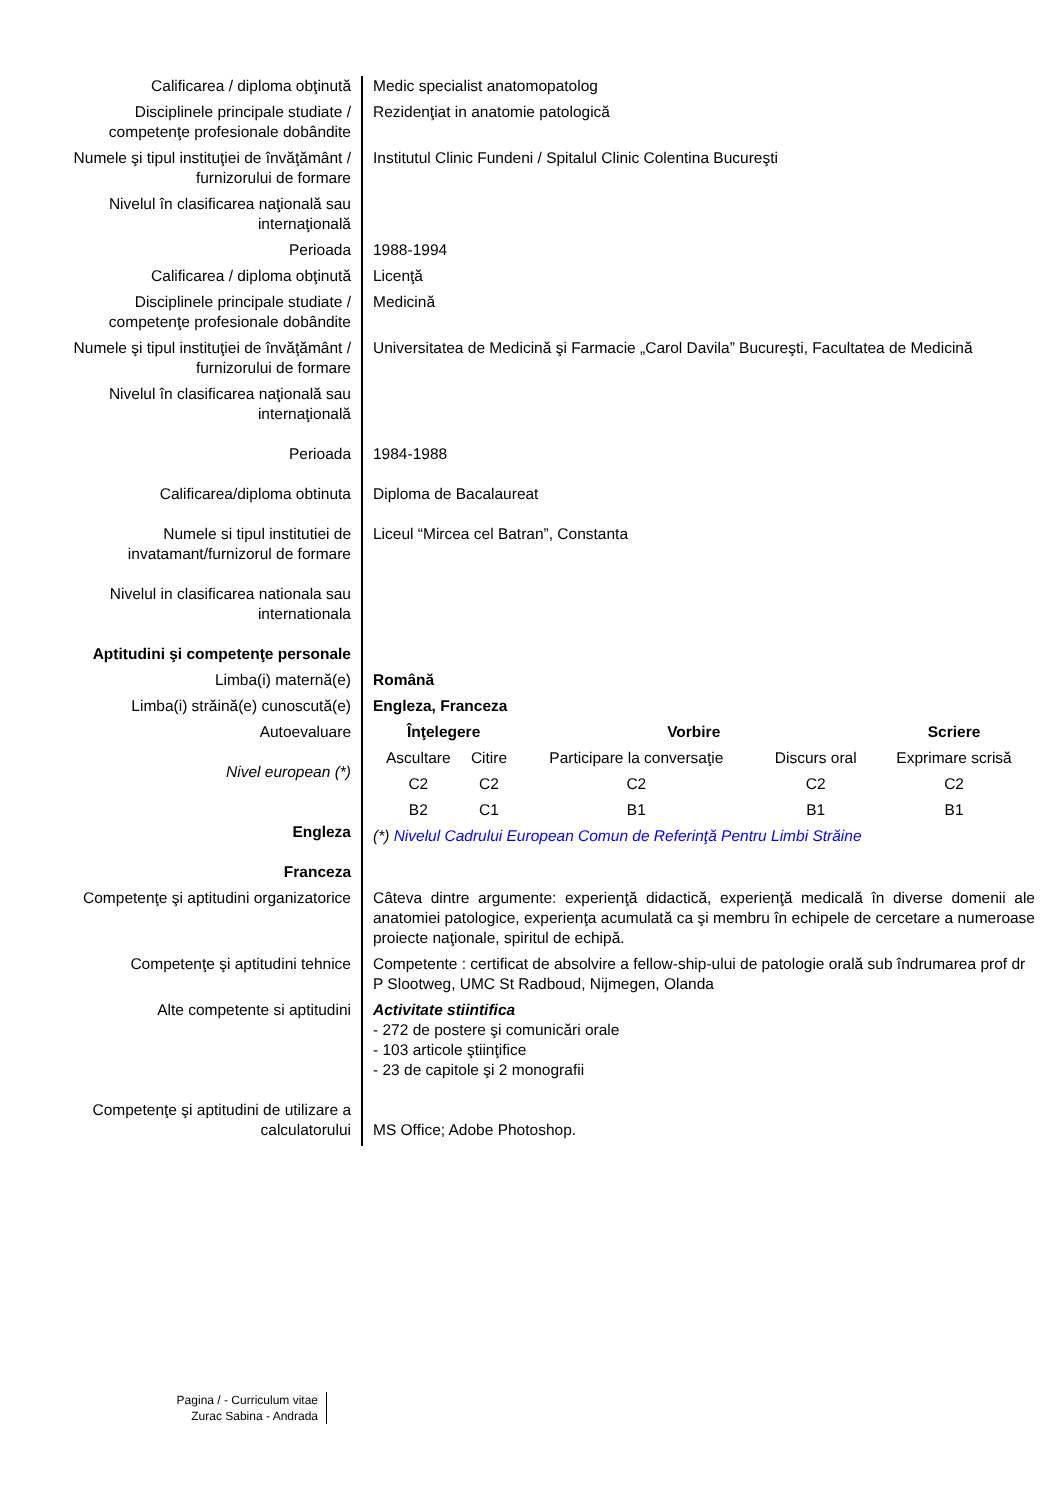| Calificarea / diploma obţinută | Medic specialist anatomopatolog |
| Disciplinele principale studiate / competenţe profesionale dobândite | Rezidenţiat in anatomie patologică |
| Numele şi tipul instituţiei de învăţământ / furnizorului de formare | Institutul Clinic Fundeni / Spitalul Clinic Colentina Bucureşti |
| Nivelul în clasificarea naţională sau internaţională | |
| Perioada | 1988-1994 |
| Calificarea / diploma obţinută | Licenţă |
| Disciplinele principale studiate / competenţe profesionale dobândite | Medicină |
| Numele şi tipul instituţiei de învăţământ / furnizorului de formare | Universitatea de Medicină şi Farmacie „Carol Davila” Bucureşti, Facultatea de Medicină |
| Nivelul în clasificarea naţională sau internaţională | |
| Perioada | 1984-1988 |
| Calificarea/diploma obtinuta | Diploma de Bacalaureat |
| Numele si tipul institutiei de invatamant/furnizorul de formare | Liceul “Mircea cel Batran”, Constanta |
| Nivelul in clasificarea nationala sau internationala | |
| Aptitudini şi competenţe personale | |
| Limba(i) maternă(e) | Română |
| Limba(i) străină(e) cunoscută(e) | Engleza, Franceza |
| Autoevaluare Nivel european (*) Engleza Franceza | / Înţelegere / / Vorbire / / Scriere / / --- / --- / --- / --- / --- / / Ascultare / Citire / Participare la conversaţie / Discurs oral / Exprimare scrisă / / C2 / C2 / C2 / C2 / C2 / / B2 / C1 / B1 / B1 / B1 / (*) Nivelul Cadrului European Comun de Referinţă Pentru Limbi Străine |
| Competenţe şi aptitudini organizatorice | Câteva dintre argumente: experienţă didactică, experienţă medicală în diverse domenii ale anatomiei patologice, experienţa acumulată ca şi membru în echipele de cercetare a numeroase proiecte naţionale, spiritul de echipă. |
| Competenţe şi aptitudini tehnice | Competente : certificat de absolvire a fellow-ship-ului de patologie orală sub îndrumarea prof dr P Slootweg, UMC St Radboud, Nijmegen, Olanda |
| Alte competente si aptitudini | Activitate stiintifica - 272 de postere şi comunicări orale - 103 articole ştiinţifice - 23 de capitole şi 2 monografii |
| Competenţe şi aptitudini de utilizare a calculatorului | MS Office; Adobe Photoshop. |
Pagina / - Curriculum vitae Zurac Sabina - Andrada